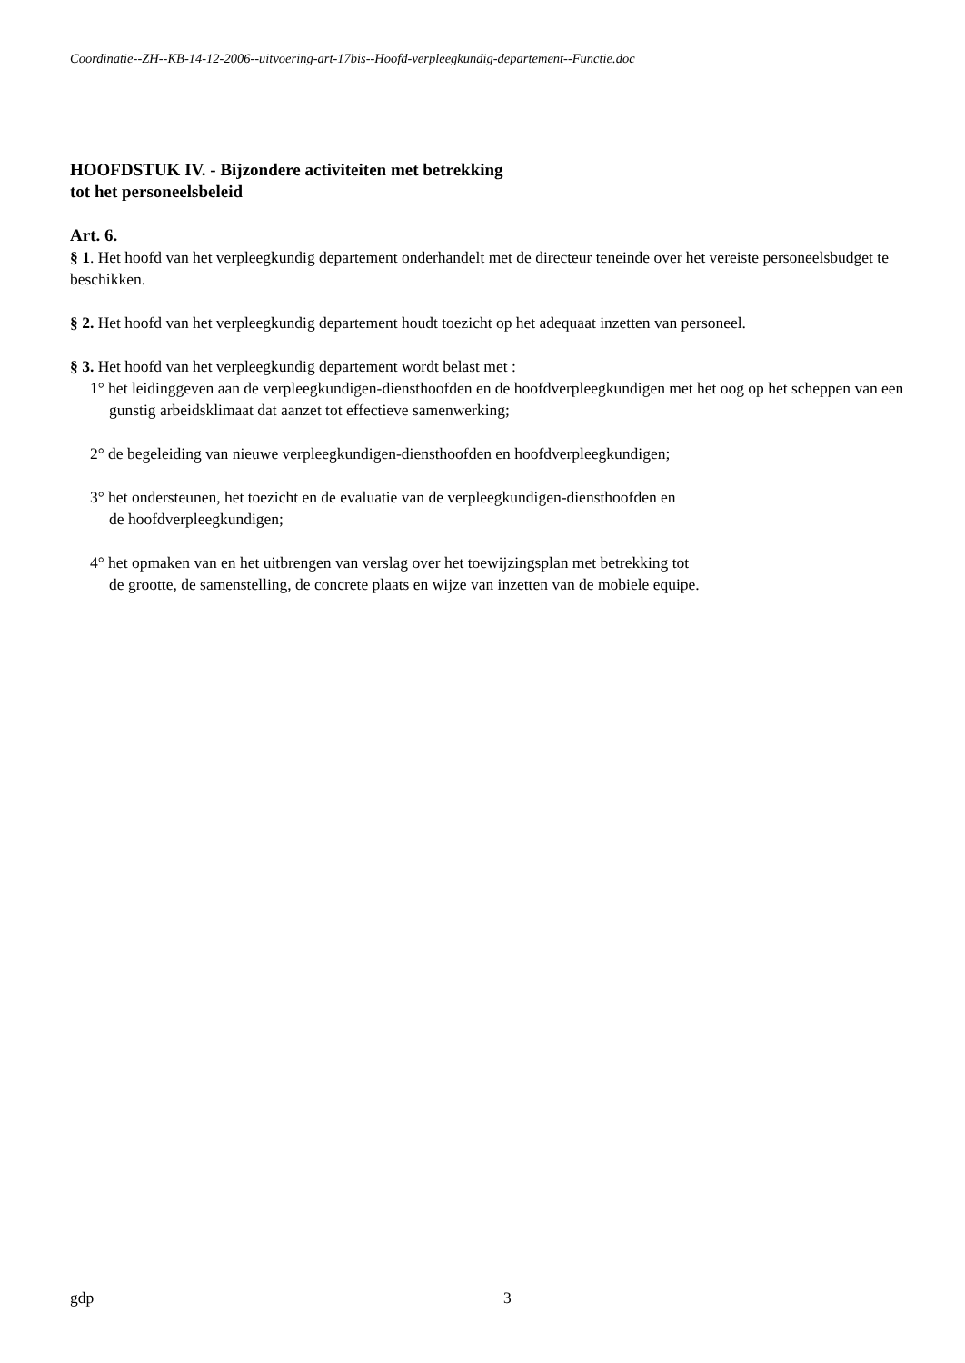Coordinatie--ZH--KB-14-12-2006--uitvoering-art-17bis--Hoofd-verpleegkundig-departement--Functie.doc
HOOFDSTUK IV. - Bijzondere activiteiten met betrekking
tot het personeelsbeleid
Art. 6.
§ 1. Het hoofd van het verpleegkundig departement onderhandelt met de directeur teneinde over het vereiste personeelsbudget te beschikken.
§ 2. Het hoofd van het verpleegkundig departement houdt toezicht op het adequaat inzetten van personeel.
§ 3. Het hoofd van het verpleegkundig departement wordt belast met :
1° het leidinggeven aan de verpleegkundigen-diensthoofden en de hoofdverpleegkundigen met het oog op het scheppen van een gunstig arbeidsklimaat dat aanzet tot effectieve samenwerking;
2° de begeleiding van nieuwe verpleegkundigen-diensthoofden en hoofdverpleegkundigen;
3° het ondersteunen, het toezicht en de evaluatie van de verpleegkundigen-diensthoofden en
de hoofdverpleegkundigen;
4° het opmaken van en het uitbrengen van verslag over het toewijzingsplan met betrekking tot
de grootte, de samenstelling, de concrete plaats en wijze van inzetten van de mobiele equipe.
gdp 3